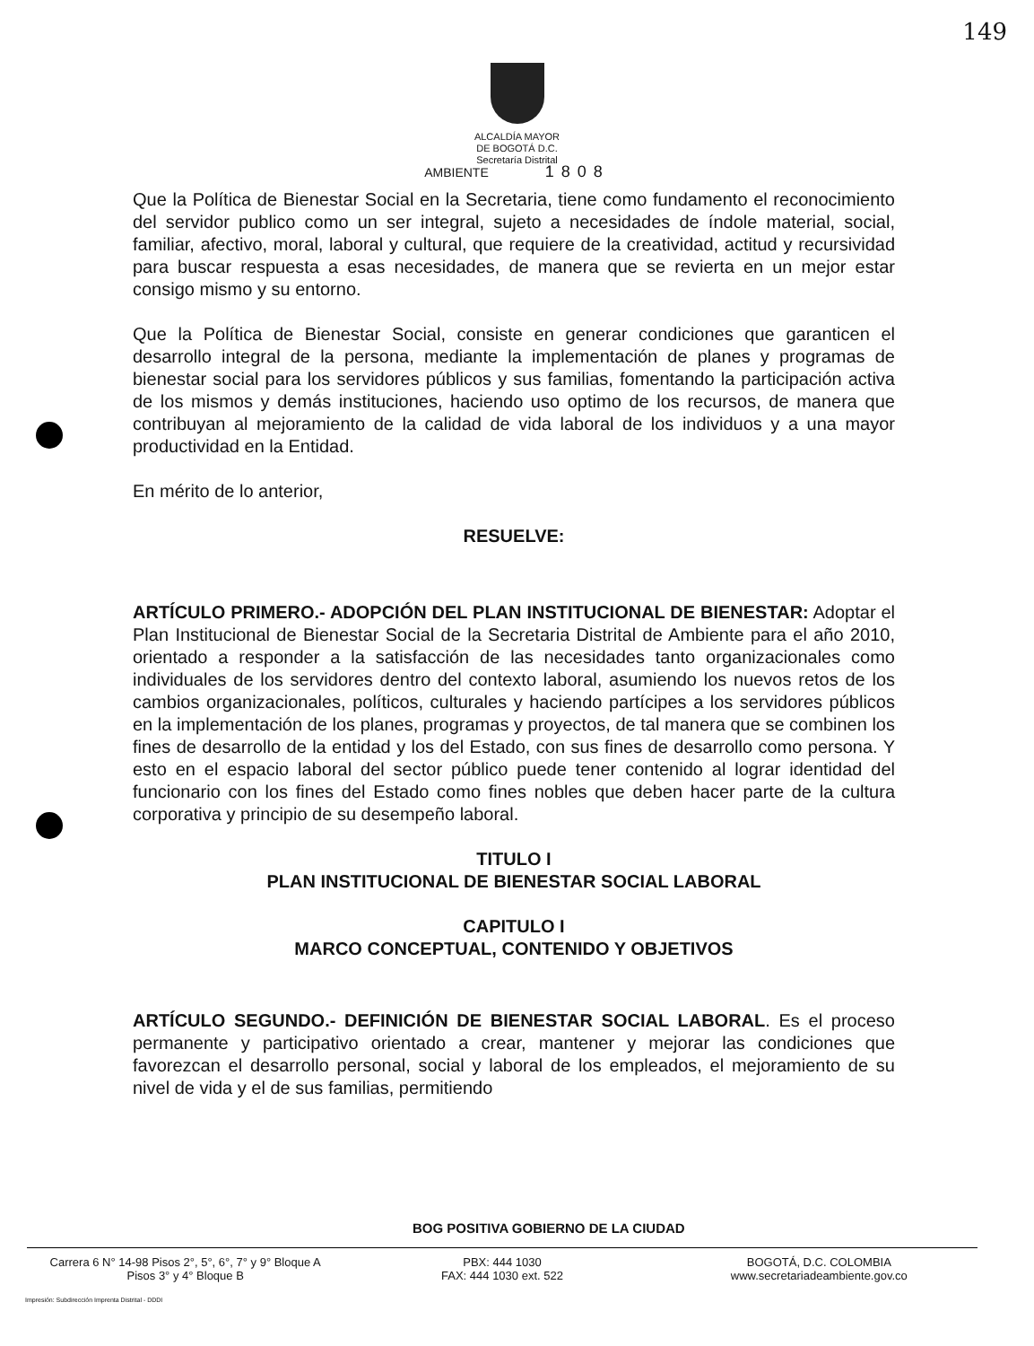149
ALCALDÍA MAYOR
DE BOGOTÁ D.C.
Secretaría Distrital
AMBIENTE 1808
Que la Política de Bienestar Social en la Secretaria, tiene como fundamento el reconocimiento del servidor publico como un ser integral, sujeto a necesidades de índole material, social, familiar, afectivo, moral, laboral y cultural, que requiere de la creatividad, actitud y recursividad para buscar respuesta a esas necesidades, de manera que se revierta en un mejor estar consigo mismo y su entorno.
Que la Política de Bienestar Social, consiste en generar condiciones que garanticen el desarrollo integral de la persona, mediante la implementación de planes y programas de bienestar social para los servidores públicos y sus familias, fomentando la participación activa de los mismos y demás instituciones, haciendo uso optimo de los recursos, de manera que contribuyan al mejoramiento de la calidad de vida laboral de los individuos y a una mayor productividad en la Entidad.
En mérito de lo anterior,
RESUELVE:
ARTÍCULO PRIMERO.- ADOPCIÓN DEL PLAN INSTITUCIONAL DE BIENESTAR: Adoptar el Plan Institucional de Bienestar Social de la Secretaria Distrital de Ambiente para el año 2010, orientado a responder a la satisfacción de las necesidades tanto organizacionales como individuales de los servidores dentro del contexto laboral, asumiendo los nuevos retos de los cambios organizacionales, políticos, culturales y haciendo partícipes a los servidores públicos en la implementación de los planes, programas y proyectos, de tal manera que se combinen los fines de desarrollo de la entidad y los del Estado, con sus fines de desarrollo como persona. Y esto en el espacio laboral del sector público puede tener contenido al lograr identidad del funcionario con los fines del Estado como fines nobles que deben hacer parte de la cultura corporativa y principio de su desempeño laboral.
TITULO I
PLAN INSTITUCIONAL DE BIENESTAR SOCIAL LABORAL
CAPITULO I
MARCO CONCEPTUAL, CONTENIDO Y OBJETIVOS
ARTÍCULO SEGUNDO.- DEFINICIÓN DE BIENESTAR SOCIAL LABORAL. Es el proceso permanente y participativo orientado a crear, mantener y mejorar las condiciones que favorezcan el desarrollo personal, social y laboral de los empleados, el mejoramiento de su nivel de vida y el de sus familias, permitiendo
BOG POSITIVA GOBIERNO DE LA CIUDAD
Carrera 6 N° 14-98 Pisos 2°, 5°, 6°, 7° y 9° Bloque A
Pisos 3° y 4° Bloque B
PBX: 444 1030
FAX: 444 1030 ext. 522
BOGOTÁ, D.C. COLOMBIA
www.secretariadeambiente.gov.co
Impresión: Subdirección Imprenta Distrital - DDDI